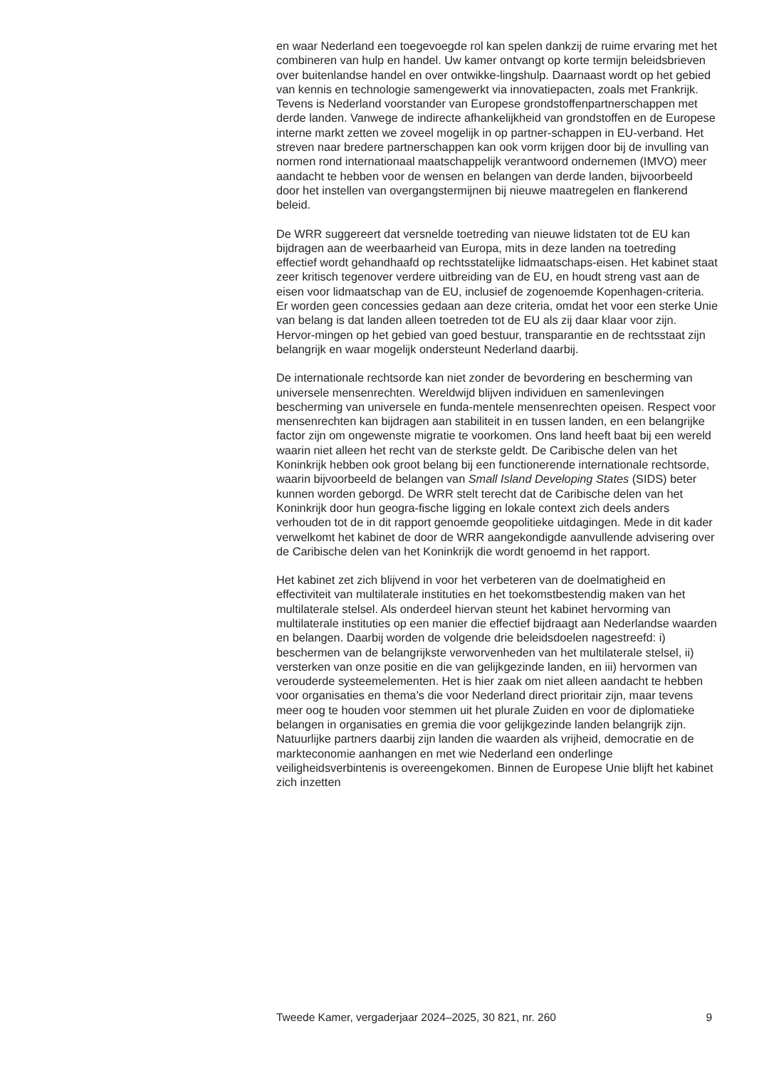en waar Nederland een toegevoegde rol kan spelen dankzij de ruime ervaring met het combineren van hulp en handel. Uw kamer ontvangt op korte termijn beleidsbrieven over buitenlandse handel en over ontwikke-lingshulp. Daarnaast wordt op het gebied van kennis en technologie samengewerkt via innovatiepacten, zoals met Frankrijk. Tevens is Nederland voorstander van Europese grondstoffenpartnerschappen met derde landen. Vanwege de indirecte afhankelijkheid van grondstoffen en de Europese interne markt zetten we zoveel mogelijk in op partner-schappen in EU-verband. Het streven naar bredere partnerschappen kan ook vorm krijgen door bij de invulling van normen rond internationaal maatschappelijk verantwoord ondernemen (IMVO) meer aandacht te hebben voor de wensen en belangen van derde landen, bijvoorbeeld door het instellen van overgangstermijnen bij nieuwe maatregelen en flankerend beleid.
De WRR suggereert dat versnelde toetreding van nieuwe lidstaten tot de EU kan bijdragen aan de weerbaarheid van Europa, mits in deze landen na toetreding effectief wordt gehandhaafd op rechtsstatelijke lidmaatschaps-eisen. Het kabinet staat zeer kritisch tegenover verdere uitbreiding van de EU, en houdt streng vast aan de eisen voor lidmaatschap van de EU, inclusief de zogenoemde Kopenhagen-criteria. Er worden geen concessies gedaan aan deze criteria, omdat het voor een sterke Unie van belang is dat landen alleen toetreden tot de EU als zij daar klaar voor zijn. Hervor-mingen op het gebied van goed bestuur, transparantie en de rechtsstaat zijn belangrijk en waar mogelijk ondersteunt Nederland daarbij.
De internationale rechtsorde kan niet zonder de bevordering en bescherming van universele mensenrechten. Wereldwijd blijven individuen en samenlevingen bescherming van universele en funda-mentele mensenrechten opeisen. Respect voor mensenrechten kan bijdragen aan stabiliteit in en tussen landen, en een belangrijke factor zijn om ongewenste migratie te voorkomen. Ons land heeft baat bij een wereld waarin niet alleen het recht van de sterkste geldt. De Caribische delen van het Koninkrijk hebben ook groot belang bij een functionerende internationale rechtsorde, waarin bijvoorbeeld de belangen van Small Island Developing States (SIDS) beter kunnen worden geborgd. De WRR stelt terecht dat de Caribische delen van het Koninkrijk door hun geogra-fische ligging en lokale context zich deels anders verhouden tot de in dit rapport genoemde geopolitieke uitdagingen. Mede in dit kader verwelkomt het kabinet de door de WRR aangekondigde aanvullende advisering over de Caribische delen van het Koninkrijk die wordt genoemd in het rapport.
Het kabinet zet zich blijvend in voor het verbeteren van de doelmatigheid en effectiviteit van multilaterale instituties en het toekomstbestendig maken van het multilaterale stelsel. Als onderdeel hiervan steunt het kabinet hervorming van multilaterale instituties op een manier die effectief bijdraagt aan Nederlandse waarden en belangen. Daarbij worden de volgende drie beleidsdoelen nagestreefd: i) beschermen van de belangrijkste verworvenheden van het multilaterale stelsel, ii) versterken van onze positie en die van gelijkgezinde landen, en iii) hervormen van verouderde systeemelementen. Het is hier zaak om niet alleen aandacht te hebben voor organisaties en thema’s die voor Nederland direct prioritair zijn, maar tevens meer oog te houden voor stemmen uit het plurale Zuiden en voor de diplomatieke belangen in organisaties en gremia die voor gelijkgezinde landen belangrijk zijn. Natuurlijke partners daarbij zijn landen die waarden als vrijheid, democratie en de markteconomie aanhangen en met wie Nederland een onderlinge veiligheidsverbintenis is overeengekomen. Binnen de Europese Unie blijft het kabinet zich inzetten
Tweede Kamer, vergaderjaar 2024–2025, 30 821, nr. 260 9